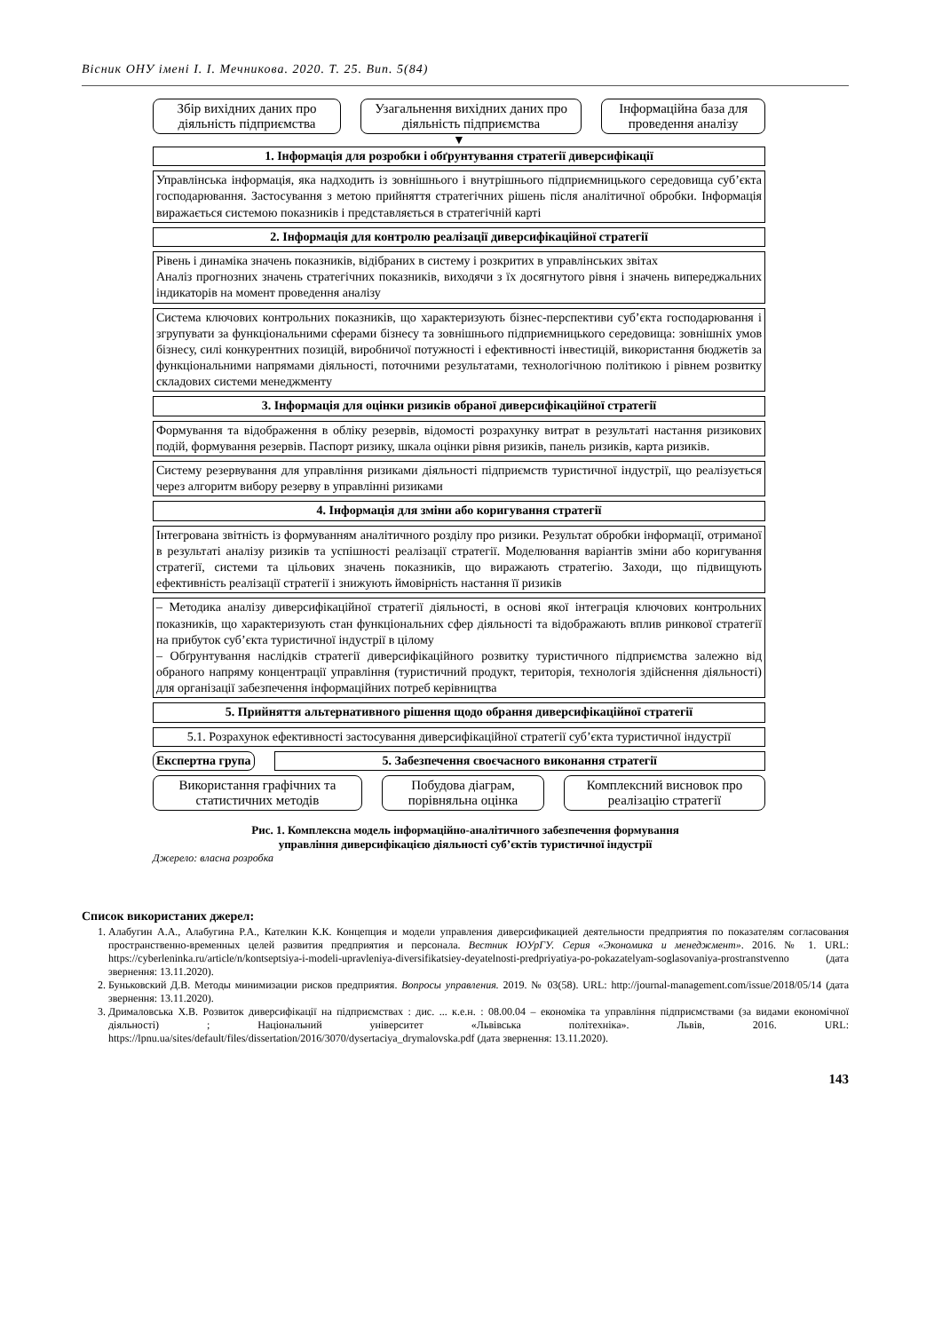Вісник ОНУ імені І. І. Мечникова. 2020. Т. 25. Вип. 5(84)
Збір вихідних даних про діяльність підприємства
Узагальнення вихідних даних про діяльність підприємства
Інформаційна база для проведення аналізу
▼
1. Інформація для розробки і обґрунтування стратегії диверсифікації
Управлінська інформація, яка надходить із зовнішнього і внутрішнього підприємницького середовища суб’єкта господарювання. Застосування з метою прийняття стратегічних рішень після аналітичної обробки. Інформація виражається системою показників і представляється в стратегічній карті
2. Інформація для контролю реалізації диверсифікаційної стратегії
Рівень і динаміка значень показників, відібраних в систему і розкритих в управлінських звітах
Аналіз прогнозних значень стратегічних показників, виходячи з їх досягнутого рівня і значень випереджальних індикаторів на момент проведення аналізу
Система ключових контрольних показників, що характеризують бізнес-перспективи суб’єкта господарювання і згрупувати за функціональними сферами бізнесу та зовнішнього підприємницького середовища: зовнішніх умов бізнесу, силі конкурентних позицій, виробничої потужності і ефективності інвестицій, використання бюджетів за функціональними напрямами діяльності, поточними результатами, технологічною політикою і рівнем розвитку складових системи менеджменту
3. Інформація для оцінки ризиків обраної диверсифікаційної стратегії
Формування та відображення в обліку резервів, відомості розрахунку витрат в результаті настання ризикових подій, формування резервів. Паспорт ризику, шкала оцінки рівня ризиків, панель ризиків, карта ризиків.
Систему резервування для управління ризиками діяльності підприємств туристичної індустрії, що реалізується через алгоритм вибору резерву в управлінні ризиками
4. Інформація для зміни або коригування стратегії
Інтегрована звітність із формуванням аналітичного розділу про ризики. Результат обробки інформації, отриманої в результаті аналізу ризиків та успішності реалізації стратегії. Моделювання варіантів зміни або коригування стратегії, системи та цільових значень показників, що виражають стратегію. Заходи, що підвищують ефективність реалізації стратегії і знижують ймовірність настання її ризиків
– Методика аналізу диверсифікаційної стратегії діяльності, в основі якої інтеграція ключових контрольних показників, що характеризують стан функціональних сфер діяльності та відображають вплив ринкової стратегії на прибуток суб’єкта туристичної індустрії в цілому
– Обґрунтування наслідків стратегії диверсифікаційного розвитку туристичного підприємства залежно від обраного напряму концентрації управління (туристичний продукт, територія, технологія здійснення діяльності) для організації забезпечення інформаційних потреб керівництва
5. Прийняття альтернативного рішення щодо обрання диверсифікаційної стратегії
5.1. Розрахунок ефективності застосування диверсифікаційної стратегії суб’єкта туристичної індустрії
Експертна група
5. Забезпечення своєчасного виконання стратегії
Використання графічних та статистичних методів
Побудова діаграм, порівняльна оцінка
Комплексний висновок про реалізацію стратегії
Рис. 1. Комплексна модель інформаційно-аналітичного забезпечення формування
управління диверсифікацією діяльності суб’єктів туристичної індустрії
Джерело: власна розробка
Список використаних джерел:
1. Алабугин А.А., Алабугина Р.А., Кателкин К.К. Концепция и модели управления диверсификацией деятельности предприятия по показателям согласования пространственно-временных целей развития предприятия и персонала. Вестник ЮУрГУ. Серия «Экономика и менеджмент». 2016. № 1. URL: https://cyberleninka.ru/article/n/kontseptsiya-i-modeli-upravleniya-diversifikatsiey-deyatelnosti-predpriyatiya-po-pokazatelyam-soglasovaniya-prostranstvenno (дата звернення: 13.11.2020).
2. Буньковский Д.В. Методы минимизации рисков предприятия. Вопросы управления. 2019. № 03(58). URL: http://journal-management.com/issue/2018/05/14 (дата звернення: 13.11.2020).
3. Дрималовська Х.В. Розвиток диверсифікації на підприємствах : дис. ... к.е.н. : 08.00.04 – економіка та управління підприємствами (за видами економічної діяльності) ; Національний університет «Львівська політехніка». Львів, 2016. URL: https://lpnu.ua/sites/default/files/dissertation/2016/3070/dysertaciya_drymalovska.pdf (дата звернення: 13.11.2020).
143